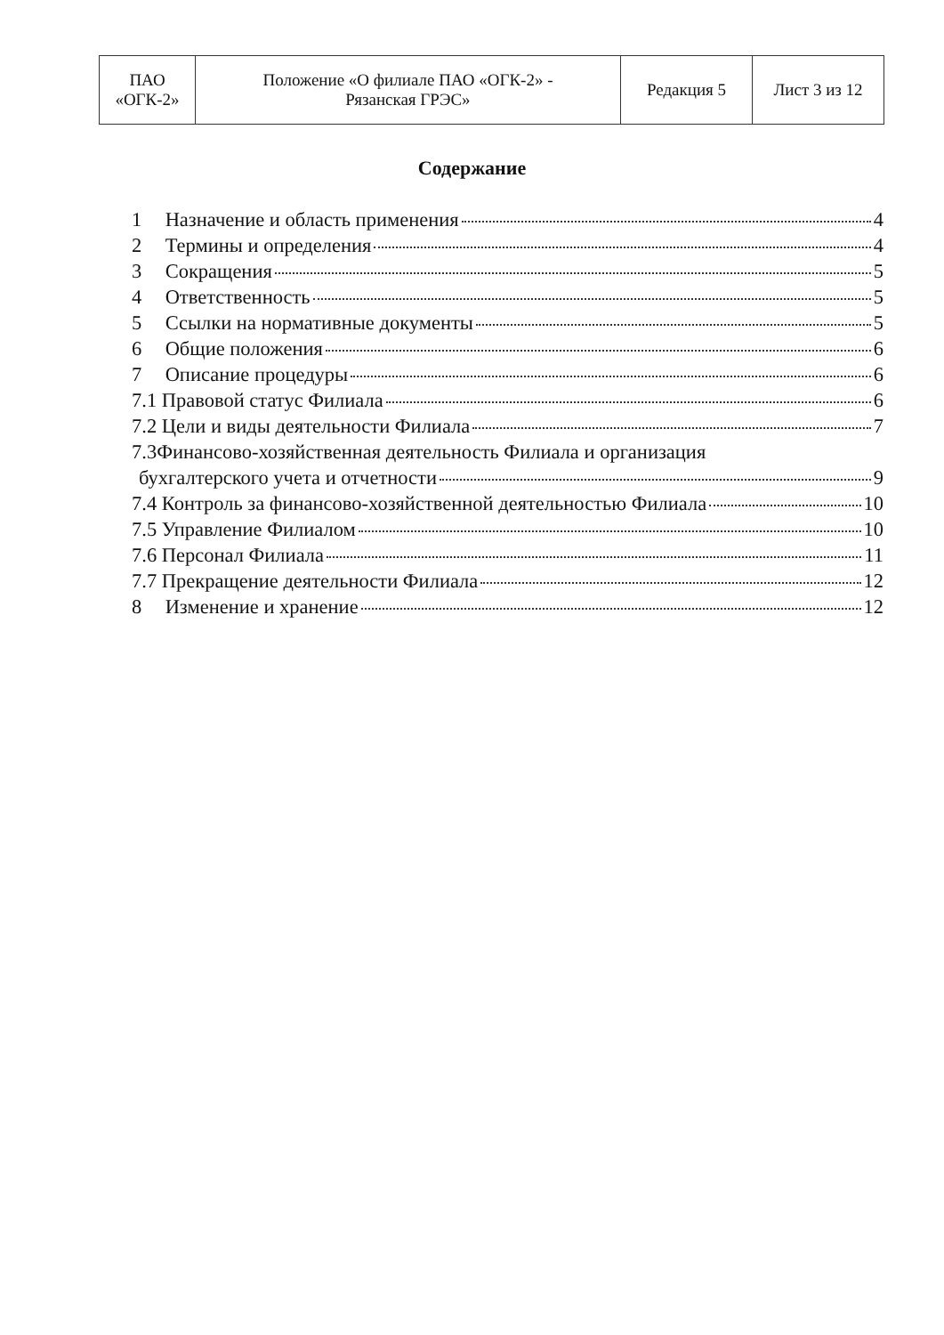| ПАО «ОГК-2» | Положение «О филиале ПАО «ОГК-2» - Рязанская ГРЭС» | Редакция 5 | Лист 3 из 12 |
Содержание
1 Назначение и область применения 4
2 Термины и определения 4
3 Сокращения 5
4 Ответственность 5
5 Ссылки на нормативные документы 5
6 Общие положения 6
7 Описание процедуры 6
7.1 Правовой статус Филиала 6
7.2 Цели и виды деятельности Филиала 7
7.3Финансово-хозяйственная деятельность Филиала и организация
бухгалтерского учета и отчетности 9
7.4 Контроль за финансово-хозяйственной деятельностью Филиала 10
7.5 Управление Филиалом 10
7.6 Персонал Филиала 11
7.7 Прекращение деятельности Филиала 12
8 Изменение и хранение 12